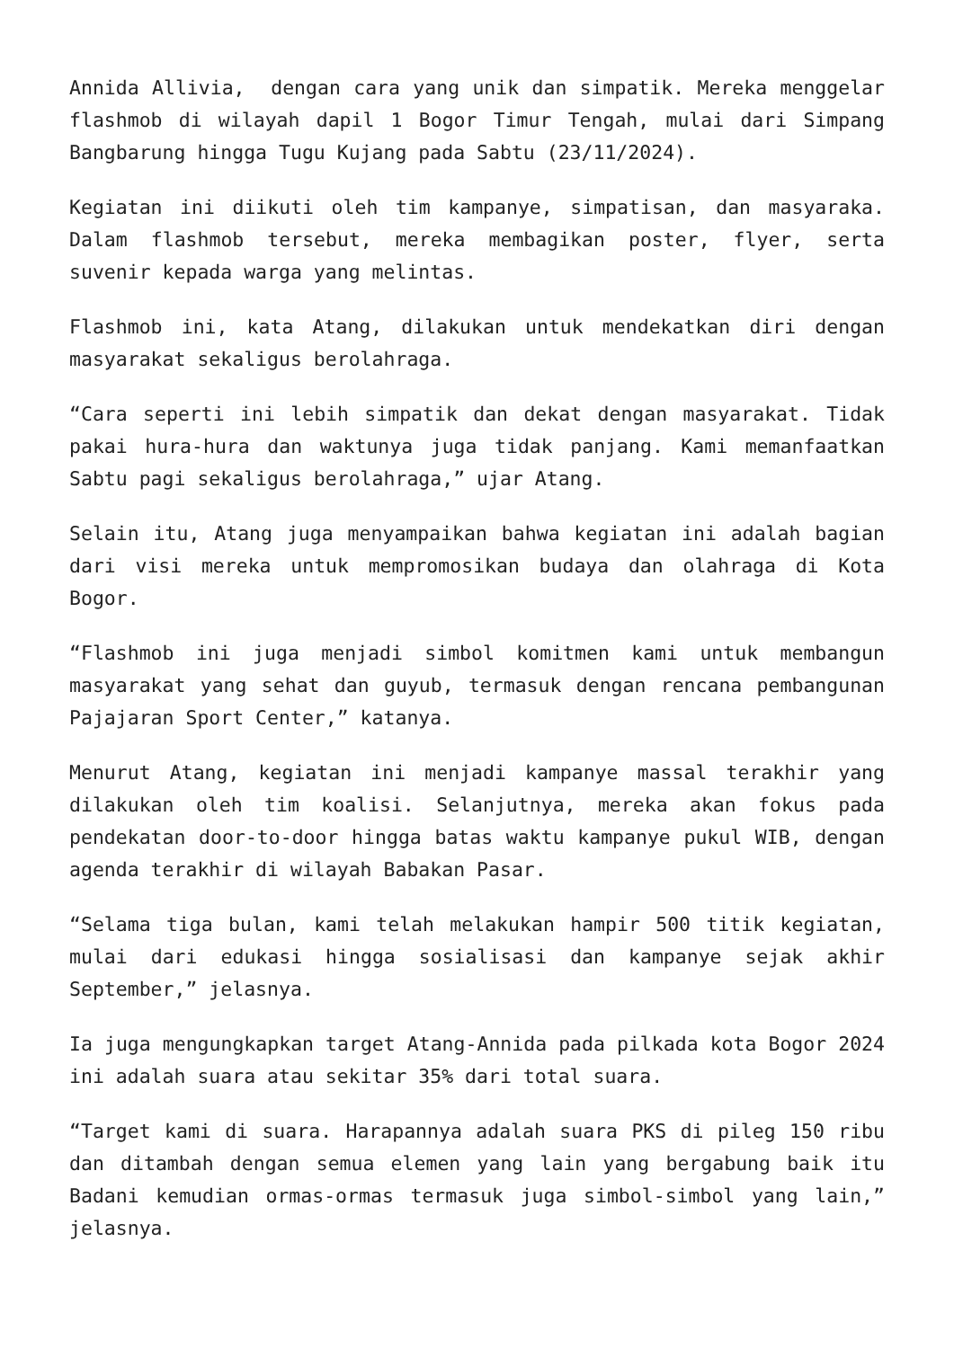Annida Allivia, dengan cara yang unik dan simpatik. Mereka menggelar flashmob di wilayah dapil 1 Bogor Timur Tengah, mulai dari Simpang Bangbarung hingga Tugu Kujang pada Sabtu (23/11/2024).
Kegiatan ini diikuti oleh tim kampanye, simpatisan, dan masyaraka. Dalam flashmob tersebut, mereka membagikan poster, flyer, serta suvenir kepada warga yang melintas.
Flashmob ini, kata Atang, dilakukan untuk mendekatkan diri dengan masyarakat sekaligus berolahraga.
“Cara seperti ini lebih simpatik dan dekat dengan masyarakat. Tidak pakai hura-hura dan waktunya juga tidak panjang. Kami memanfaatkan Sabtu pagi sekaligus berolahraga,” ujar Atang.
Selain itu, Atang juga menyampaikan bahwa kegiatan ini adalah bagian dari visi mereka untuk mempromosikan budaya dan olahraga di Kota Bogor.
“Flashmob ini juga menjadi simbol komitmen kami untuk membangun masyarakat yang sehat dan guyub, termasuk dengan rencana pembangunan Pajajaran Sport Center,” katanya.
Menurut Atang, kegiatan ini menjadi kampanye massal terakhir yang dilakukan oleh tim koalisi. Selanjutnya, mereka akan fokus pada pendekatan door-to-door hingga batas waktu kampanye pukul WIB, dengan agenda terakhir di wilayah Babakan Pasar.
“Selama tiga bulan, kami telah melakukan hampir 500 titik kegiatan, mulai dari edukasi hingga sosialisasi dan kampanye sejak akhir September,” jelasnya.
Ia juga mengungkapkan target Atang-Annida pada pilkada kota Bogor 2024 ini adalah suara atau sekitar 35% dari total suara.
“Target kami di suara. Harapannya adalah suara PKS di pileg 150 ribu dan ditambah dengan semua elemen yang lain yang bergabung baik itu Badani kemudian ormas-ormas termasuk juga simbol-simbol yang lain,” jelasnya.